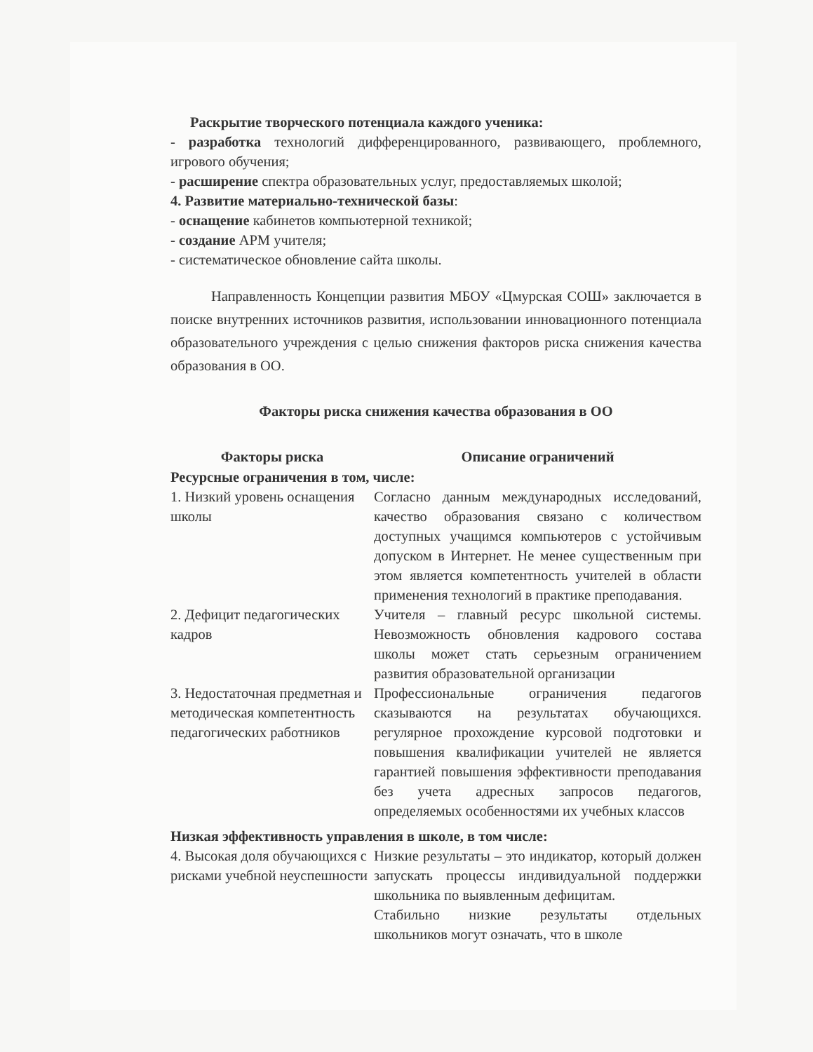Раскрытие творческого потенциала каждого ученика:
- разработка технологий дифференцированного, развивающего, проблемного, игрового обучения;
- расширение спектра образовательных услуг, предоставляемых школой;
4. Развитие материально-технической базы:
- оснащение кабинетов компьютерной техникой;
- создание АРМ учителя;
- систематическое обновление сайта школы.
Направленность Концепции развития МБОУ «Цмурская СОШ» заключается в поиске внутренних источников развития, использовании инновационного потенциала образовательного учреждения с целью снижения факторов риска снижения качества образования в ОО.
Факторы риска снижения качества образования в ОО
| Факторы риска | Описание ограничений |
| --- | --- |
| Ресурсные ограничения в том, числе: | |
| 1. Низкий уровень оснащения школы | Согласно данным международных исследований, качество образования связано с количеством доступных учащимся компьютеров с устойчивым допуском в Интернет. Не менее существенным при этом является компетентность учителей в области применения технологий в практике преподавания. |
| 2. Дефицит педагогических кадров | Учителя – главный ресурс школьной системы. Невозможность обновления кадрового состава школы может стать серьезным ограничением развития образовательной организации |
| 3. Недостаточная предметная и методическая компетентность педагогических работников | Профессиональные ограничения педагогов сказываются на результатах обучающихся. регулярное прохождение курсовой подготовки и повышения квалификации учителей не является гарантией повышения эффективности преподавания без учета адресных запросов педагогов, определяемых особенностями их учебных классов |
| Низкая эффективность управления в школе, в том числе: | |
| 4. Высокая доля обучающихся с рисками учебной неуспешности | Низкие результаты – это индикатор, который должен запускать процессы индивидуальной поддержки школьника по выявленным дефицитам. Стабильно низкие результаты отдельных школьников могут означать, что в школе |